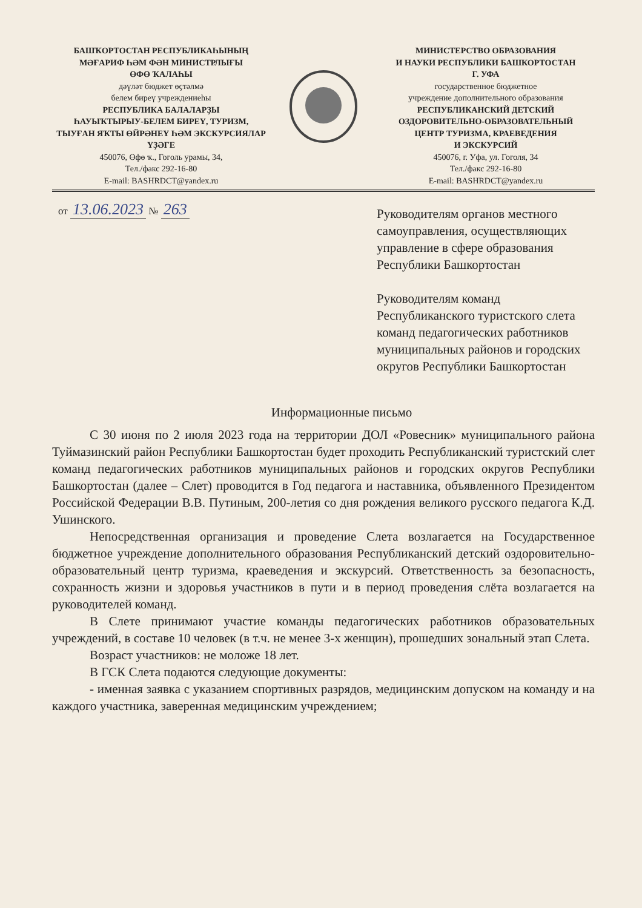БАШҠОРТОСТАН РЕСПУБЛИКАҺЫНЫҢ
МӘҒАРИФ ҺӘМ ФӘН МИНИСТРЛЫҒЫ
ӨФӨ ҠАЛАҺЫ
дәүләт бюджет өҫтәлмә
белем биреү учреждениеһы
РЕСПУБЛИКА БАЛАЛАРҘЫ
ҺАУЫҠТЫРЫУ-БЕЛЕМ БИРЕҮ, ТУРИЗМ,
ТЫУҒАН ЯҠТЫ ӨЙРӘНЕҮ ҺӘМ ЭКСКУРСИЯЛАР
ҮҘӘГЕ
450076, Өфө ҡ., Гоголь урамы, 34,
Тел./факс 292-16-80
E-mail: BASHRDCT@yandex.ru
МИНИСТЕРСТВО ОБРАЗОВАНИЯ
И НАУКИ РЕСПУБЛИКИ БАШКОРТОСТАН
Г. УФА
государственное бюджетное
учреждение дополнительного образования
РЕСПУБЛИКАНСКИЙ ДЕТСКИЙ
ОЗДОРОВИТЕЛЬНО-ОБРАЗОВАТЕЛЬНЫЙ
ЦЕНТР ТУРИЗМА, КРАЕВЕДЕНИЯ
И ЭКСКУРСИЙ
450076, г. Уфа, ул. Гоголя, 34
Тел./факс 292-16-80
E-mail: BASHRDCT@yandex.ru
от 13.06.2023 № 263
Руководителям органов местного самоуправления, осуществляющих управление в сфере образования Республики Башкортостан
Руководителям команд Республиканского туристского слета команд педагогических работников муниципальных районов и городских округов Республики Башкортостан
Информационные письмо
С 30 июня по 2 июля 2023 года на территории ДОЛ «Ровесник» муниципального района Туймазинский район Республики Башкортостан будет проходить Республиканский туристский слет команд педагогических работников муниципальных районов и городских округов Республики Башкортостан (далее – Слет) проводится в Год педагога и наставника, объявленного Президентом Российской Федерации В.В. Путиным, 200-летия со дня рождения великого русского педагога К.Д. Ушинского.
Непосредственная организация и проведение Слета возлагается на Государственное бюджетное учреждение дополнительного образования Республиканский детский оздоровительно-образовательный центр туризма, краеведения и экскурсий. Ответственность за безопасность, сохранность жизни и здоровья участников в пути и в период проведения слёта возлагается на руководителей команд.
В Слете принимают участие команды педагогических работников образовательных учреждений, в составе 10 человек (в т.ч. не менее 3-х женщин), прошедших зональный этап Слета.
Возраст участников: не моложе 18 лет.
В ГСК Слета подаются следующие документы:
- именная заявка с указанием спортивных разрядов, медицинским допуском на команду и на каждого участника, заверенная медицинским учреждением;